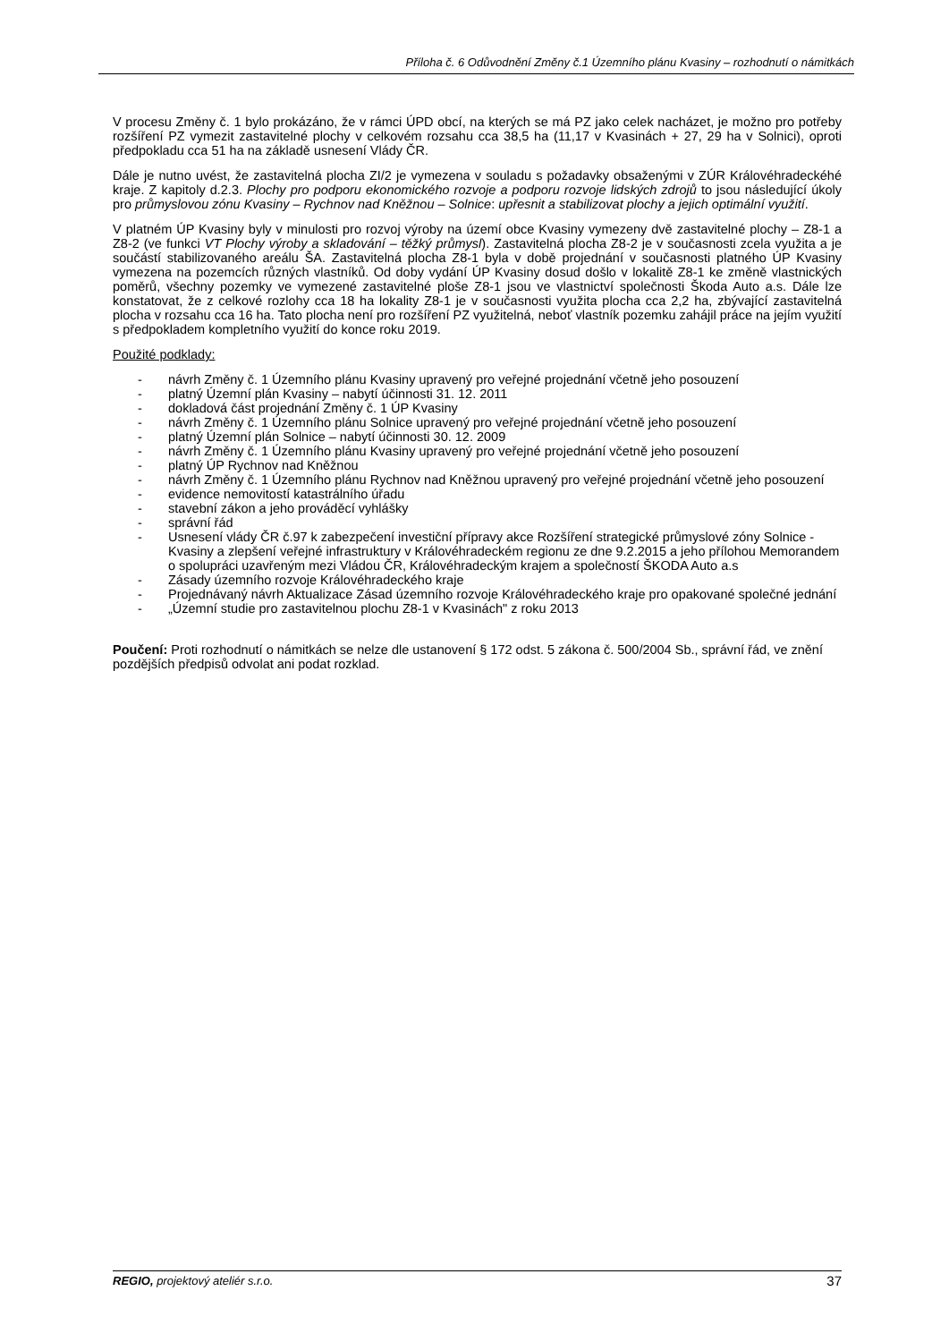Příloha č. 6 Odůvodnění Změny č.1 Územního plánu Kvasiny – rozhodnutí o námitkách
V procesu Změny č. 1 bylo prokázáno, že v rámci ÚPD obcí, na kterých se má PZ jako celek nacházet, je možno pro potřeby rozšíření PZ vymezit zastavitelné plochy v celkovém rozsahu cca 38,5 ha (11,17 v Kvasinách + 27, 29 ha v Solnici), oproti předpokladu cca 51 ha na základě usnesení Vlády ČR.
Dále je nutno uvést, že zastavitelná plocha ZI/2 je vymezena v souladu s požadavky obsaženými v ZÚR Královéhradeckéhé kraje. Z kapitoly d.2.3. Plochy pro podporu ekonomického rozvoje a podporu rozvoje lidských zdrojů to jsou následující úkoly pro průmyslovou zónu Kvasiny – Rychnov nad Kněžnou – Solnice: upřesnit a stabilizovat plochy a jejich optimální využití.
V platném ÚP Kvasiny byly v minulosti pro rozvoj výroby na území obce Kvasiny vymezeny dvě zastavitelné plochy – Z8-1 a Z8-2 (ve funkci VT Plochy výroby a skladování – těžký průmysl). Zastavitelná plocha Z8-2 je v současnosti zcela využita a je součástí stabilizovaného areálu ŠA. Zastavitelná plocha Z8-1 byla v době projednání v současnosti platného ÚP Kvasiny vymezena na pozemcích různých vlastníků. Od doby vydání ÚP Kvasiny dosud došlo v lokalitě Z8-1 ke změně vlastnických poměrů, všechny pozemky ve vymezené zastavitelné ploše Z8-1 jsou ve vlastnictví společnosti Škoda Auto a.s. Dále lze konstatovat, že z celkové rozlohy cca 18 ha lokality Z8-1 je v současnosti využita plocha cca 2,2 ha, zbývající zastavitelná plocha v rozsahu cca 16 ha. Tato plocha není pro rozšíření PZ využitelná, neboť vlastník pozemku zahájil práce na jejím využití s předpokladem kompletního využití do konce roku 2019.
Použité podklady:
- návrh Změny č. 1 Územního plánu Kvasiny upravený pro veřejné projednání včetně jeho posouzení
- platný Územní plán Kvasiny – nabytí účinnosti 31. 12. 2011
- dokladová část projednání Změny č. 1 ÚP Kvasiny
- návrh Změny č. 1 Územního plánu Solnice upravený pro veřejné projednání včetně jeho posouzení
- platný Územní plán Solnice – nabytí účinnosti 30. 12. 2009
- návrh Změny č. 1 Územního plánu Kvasiny upravený pro veřejné projednání včetně jeho posouzení
- platný ÚP Rychnov nad Kněžnou
- návrh Změny č. 1 Územního plánu Rychnov nad Kněžnou upravený pro veřejné projednání včetně jeho posouzení
- evidence nemovitostí katastrálního úřadu
- stavební zákon a jeho prováděcí vyhlášky
- správní řád
- Usnesení vlády ČR č.97 k zabezpečení investiční přípravy akce Rozšíření strategické průmyslové zóny Solnice - Kvasiny a zlepšení veřejné infrastruktury v Královéhradeckém regionu ze dne 9.2.2015 a jeho přílohou Memorandem o spolupráci uzavřeným mezi Vládou ČR, Královéhradeckým krajem a společností ŠKODA Auto a.s
- Zásady územního rozvoje Královéhradeckého kraje
- Projednávaný návrh Aktualizace Zásad územního rozvoje Královéhradeckého kraje pro opakované společné jednání
- „Územní studie pro zastavitelnou plochu Z8-1 v Kvasinách" z roku 2013
Poučení: Proti rozhodnutí o námitkách se nelze dle ustanovení § 172 odst. 5 zákona č. 500/2004 Sb., správní řád, ve znění pozdějších předpisů odvolat ani podat rozklad.
REGIO, projektový ateliér s.r.o. 37